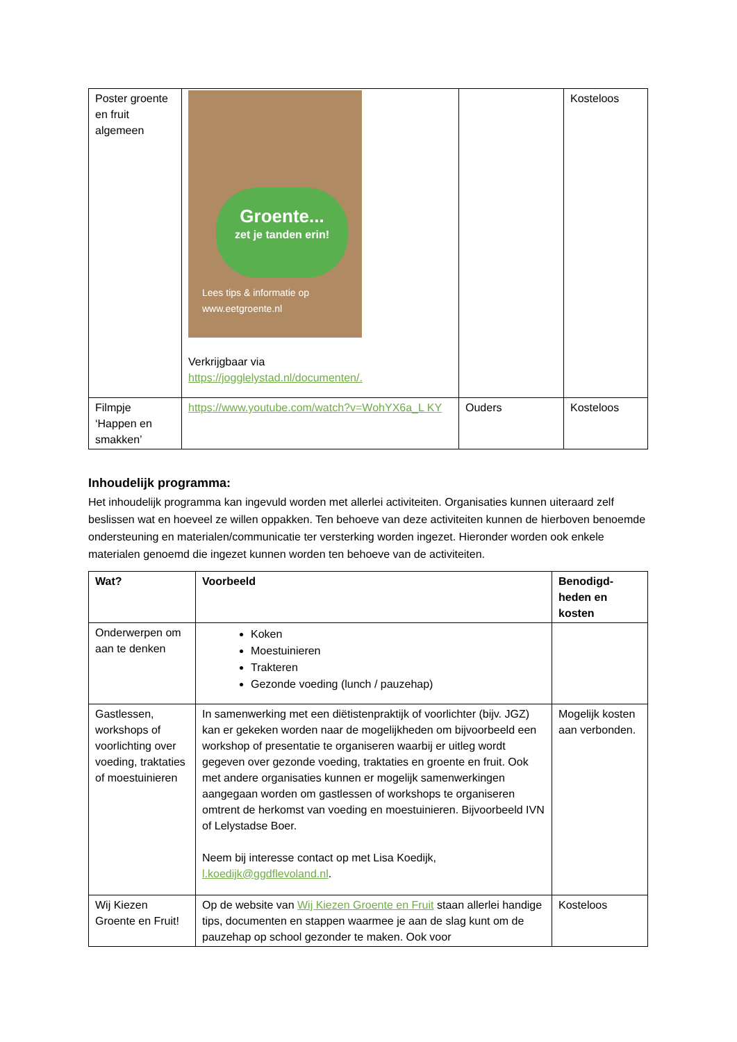| Poster groente en fruit algemeen | Groente... zet je tanden erin! Lees tips & informatie op www.eetgroente.nl Verkrijgbaar via https://jogglelystad.nl/documenten/. | | Kosteloos |
| Filmpje ‘Happen en smakken’ | https://www.youtube.com/watch?v=WohYX6a_L KY | Ouders | Kosteloos |
Inhoudelijk programma:
Het inhoudelijk programma kan ingevuld worden met allerlei activiteiten. Organisaties kunnen uiteraard zelf beslissen wat en hoeveel ze willen oppakken. Ten behoeve van deze activiteiten kunnen de hierboven benoemde ondersteuning en materialen/communicatie ter versterking worden ingezet. Hieronder worden ook enkele materialen genoemd die ingezet kunnen worden ten behoeve van de activiteiten.
| Wat? | Voorbeeld | Benodigd-heden en kosten |
| --- | --- | --- |
| Onderwerpen om aan te denken | Koken Moestuinieren Trakteren Gezonde voeding (lunch / pauzehap) | |
| Gastlessen, workshops of voorlichting over voeding, traktaties of moestuinieren | In samenwerking met een diëtistenpraktijk of voorlichter (bijv. JGZ) kan er gekeken worden naar de mogelijkheden om bijvoorbeeld een workshop of presentatie te organiseren waarbij er uitleg wordt gegeven over gezonde voeding, traktaties en groente en fruit. Ook met andere organisaties kunnen er mogelijk samenwerkingen aangegaan worden om gastlessen of workshops te organiseren omtrent de herkomst van voeding en moestuinieren. Bijvoorbeeld IVN of Lelystadse Boer. Neem bij interesse contact op met Lisa Koedijk, l.koedijk@ggdflevoland.nl . | Mogelijk kosten aan verbonden. |
| Wij Kiezen Groente en Fruit! | Op de website van Wij Kiezen Groente en Fruit staan allerlei handige tips, documenten en stappen waarmee je aan de slag kunt om de pauzehap op school gezonder te maken. Ook voor | Kosteloos |